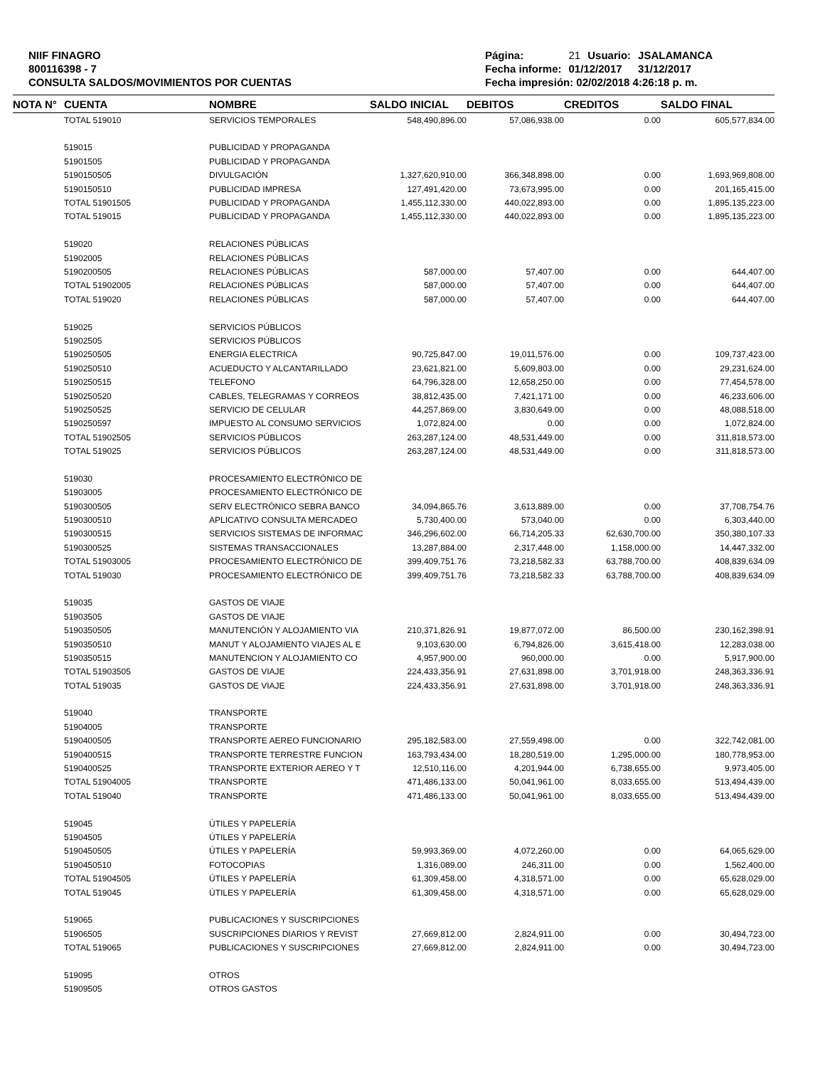NIIF FINAGRO
800116398 - 7
CONSULTA SALDOS/MOVIMIENTOS POR CUENTAS
| Página: | 21 | Usuario: | JSALAMANCA |
| Fecha informe: | 01/12/2017 | | 31/12/2017 |
| Fecha impresión: 02/02/2018 4:26:18 p. m. | | | |
| NOTA N° | CUENTA | NOMBRE | SALDO INICIAL | DEBITOS | CREDITOS | SALDO FINAL |
| --- | --- | --- | --- | --- | --- | --- |
| | TOTAL 519010 | SERVICIOS TEMPORALES | 548,490,896.00 | 57,086,938.00 | 0.00 | 605,577,834.00 |
| | 519015 | PUBLICIDAD Y PROPAGANDA | | | | |
| | 51901505 | PUBLICIDAD Y PROPAGANDA | | | | |
| | 5190150505 | DIVULGACIÓN | 1,327,620,910.00 | 366,348,898.00 | 0.00 | 1,693,969,808.00 |
| | 5190150510 | PUBLICIDAD IMPRESA | 127,491,420.00 | 73,673,995.00 | 0.00 | 201,165,415.00 |
| | TOTAL 51901505 | PUBLICIDAD Y PROPAGANDA | 1,455,112,330.00 | 440,022,893.00 | 0.00 | 1,895,135,223.00 |
| | TOTAL 519015 | PUBLICIDAD Y PROPAGANDA | 1,455,112,330.00 | 440,022,893.00 | 0.00 | 1,895,135,223.00 |
| | 519020 | RELACIONES PÚBLICAS | | | | |
| | 51902005 | RELACIONES PÚBLICAS | | | | |
| | 5190200505 | RELACIONES PÚBLICAS | 587,000.00 | 57,407.00 | 0.00 | 644,407.00 |
| | TOTAL 51902005 | RELACIONES PÚBLICAS | 587,000.00 | 57,407.00 | 0.00 | 644,407.00 |
| | TOTAL 519020 | RELACIONES PÚBLICAS | 587,000.00 | 57,407.00 | 0.00 | 644,407.00 |
| | 519025 | SERVICIOS PÚBLICOS | | | | |
| | 51902505 | SERVICIOS PÚBLICOS | | | | |
| | 5190250505 | ENERGIA ELECTRICA | 90,725,847.00 | 19,011,576.00 | 0.00 | 109,737,423.00 |
| | 5190250510 | ACUEDUCTO Y ALCANTARILLADO | 23,621,821.00 | 5,609,803.00 | 0.00 | 29,231,624.00 |
| | 5190250515 | TELEFONO | 64,796,328.00 | 12,658,250.00 | 0.00 | 77,454,578.00 |
| | 5190250520 | CABLES, TELEGRAMAS Y CORREOS | 38,812,435.00 | 7,421,171.00 | 0.00 | 46,233,606.00 |
| | 5190250525 | SERVICIO DE CELULAR | 44,257,869.00 | 3,830,649.00 | 0.00 | 48,088,518.00 |
| | 5190250597 | IMPUESTO AL CONSUMO SERVICIOS | 1,072,824.00 | 0.00 | 0.00 | 1,072,824.00 |
| | TOTAL 51902505 | SERVICIOS PÚBLICOS | 263,287,124.00 | 48,531,449.00 | 0.00 | 311,818,573.00 |
| | TOTAL 519025 | SERVICIOS PÚBLICOS | 263,287,124.00 | 48,531,449.00 | 0.00 | 311,818,573.00 |
| | 519030 | PROCESAMIENTO ELECTRÓNICO DE | | | | |
| | 51903005 | PROCESAMIENTO ELECTRÓNICO DE | | | | |
| | 5190300505 | SERV ELECTRÓNICO SEBRA BANCO | 34,094,865.76 | 3,613,889.00 | 0.00 | 37,708,754.76 |
| | 5190300510 | APLICATIVO CONSULTA MERCADEO | 5,730,400.00 | 573,040.00 | 0.00 | 6,303,440.00 |
| | 5190300515 | SERVICIOS SISTEMAS DE INFORMAC | 346,296,602.00 | 66,714,205.33 | 62,630,700.00 | 350,380,107.33 |
| | 5190300525 | SISTEMAS TRANSACCIONALES | 13,287,884.00 | 2,317,448.00 | 1,158,000.00 | 14,447,332.00 |
| | TOTAL 51903005 | PROCESAMIENTO ELECTRÓNICO DE | 399,409,751.76 | 73,218,582.33 | 63,788,700.00 | 408,839,634.09 |
| | TOTAL 519030 | PROCESAMIENTO ELECTRÓNICO DE | 399,409,751.76 | 73,218,582.33 | 63,788,700.00 | 408,839,634.09 |
| | 519035 | GASTOS DE VIAJE | | | | |
| | 51903505 | GASTOS DE VIAJE | | | | |
| | 5190350505 | MANUTENCIÓN Y ALOJAMIENTO VIA | 210,371,826.91 | 19,877,072.00 | 86,500.00 | 230,162,398.91 |
| | 5190350510 | MANUT Y ALOJAMIENTO VIAJES AL E | 9,103,630.00 | 6,794,826.00 | 3,615,418.00 | 12,283,038.00 |
| | 5190350515 | MANUTENCION Y ALOJAMIENTO CO | 4,957,900.00 | 960,000.00 | 0.00 | 5,917,900.00 |
| | TOTAL 51903505 | GASTOS DE VIAJE | 224,433,356.91 | 27,631,898.00 | 3,701,918.00 | 248,363,336.91 |
| | TOTAL 519035 | GASTOS DE VIAJE | 224,433,356.91 | 27,631,898.00 | 3,701,918.00 | 248,363,336.91 |
| | 519040 | TRANSPORTE | | | | |
| | 51904005 | TRANSPORTE | | | | |
| | 5190400505 | TRANSPORTE AEREO FUNCIONARIO | 295,182,583.00 | 27,559,498.00 | 0.00 | 322,742,081.00 |
| | 5190400515 | TRANSPORTE TERRESTRE FUNCION | 163,793,434.00 | 18,280,519.00 | 1,295,000.00 | 180,778,953.00 |
| | 5190400525 | TRANSPORTE EXTERIOR AEREO Y T | 12,510,116.00 | 4,201,944.00 | 6,738,655.00 | 9,973,405.00 |
| | TOTAL 51904005 | TRANSPORTE | 471,486,133.00 | 50,041,961.00 | 8,033,655.00 | 513,494,439.00 |
| | TOTAL 519040 | TRANSPORTE | 471,486,133.00 | 50,041,961.00 | 8,033,655.00 | 513,494,439.00 |
| | 519045 | ÚTILES Y PAPELERÍA | | | | |
| | 51904505 | ÚTILES Y PAPELERÍA | | | | |
| | 5190450505 | ÚTILES Y PAPELERÍA | 59,993,369.00 | 4,072,260.00 | 0.00 | 64,065,629.00 |
| | 5190450510 | FOTOCOPIAS | 1,316,089.00 | 246,311.00 | 0.00 | 1,562,400.00 |
| | TOTAL 51904505 | ÚTILES Y PAPELERÍA | 61,309,458.00 | 4,318,571.00 | 0.00 | 65,628,029.00 |
| | TOTAL 519045 | ÚTILES Y PAPELERÍA | 61,309,458.00 | 4,318,571.00 | 0.00 | 65,628,029.00 |
| | 519065 | PUBLICACIONES Y SUSCRIPCIONES | | | | |
| | 51906505 | SUSCRIPCIONES DIARIOS Y REVIST | 27,669,812.00 | 2,824,911.00 | 0.00 | 30,494,723.00 |
| | TOTAL 519065 | PUBLICACIONES Y SUSCRIPCIONES | 27,669,812.00 | 2,824,911.00 | 0.00 | 30,494,723.00 |
| | 519095 | OTROS | | | | |
| | 51909505 | OTROS GASTOS | | | | |